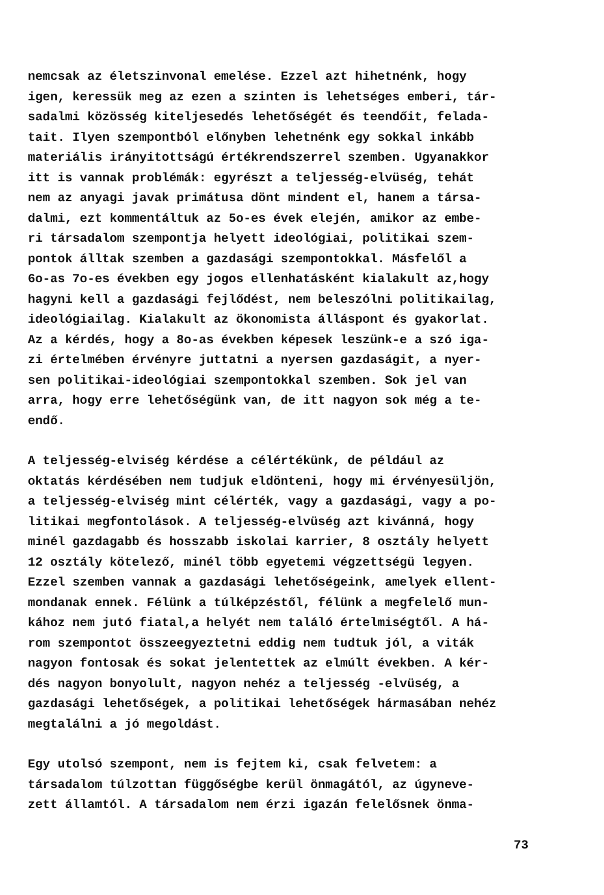nemcsak az életszinvonal emelése. Ezzel azt hihetnénk, hogy igen, keressük meg az ezen a szinten is lehetséges emberi, tár- sadalmi közösség kiteljesedés lehetőségét és teendőit, felada- tait. Ilyen szempontból előnyben lehetnénk egy sokkal inkább materiális irányitottságú értékrendszerrel szemben. Ugyanakkor itt is vannak problémák: egyrészt a teljesség-elvüség, tehát nem az anyagi javak primátusa dönt mindent el, hanem a társa- dalmi, ezt kommentáltuk az 5o-es évek elején, amikor az embe- ri társadalom szempontja helyett ideológiai, politikai szem- pontok álltak szemben a gazdasági szempontokkal. Másfelől a 6o-as 7o-es években egy jogos ellenhatásként kialakult az,hogy hagyni kell a gazdasági fejlődést, nem beleszólni politikailag, ideológiailag. Kialakult az ökonomista álláspont és gyakorlat. Az a kérdés, hogy a 8o-as években képesek leszünk-e a szó iga- zi értelmében érvényre juttatni a nyersen gazdaságit, a nyer- sen politikai-ideológiai szempontokkal szemben. Sok jel van arra, hogy erre lehetőségünk van, de itt nagyon sok még a te- endő.
A teljesség-elviség kérdése a célértékünk, de például az oktatás kérdésében nem tudjuk eldönteni, hogy mi érvényesüljön, a teljesség-elviség mint célérték, vagy a gazdasági, vagy a po- litikai megfontolások. A teljesség-elvüség azt kivánná, hogy minél gazdagabb és hosszabb iskolai karrier, 8 osztály helyett 12 osztály kötelező, minél több egyetemi végzettségü legyen. Ezzel szemben vannak a gazdasági lehetőségeink, amelyek ellent- mondanak ennek. Félünk a túlképzéstől, félünk a megfelelő mun- kához nem jutó fiatal,a helyét nem találó értelmiségtől. A há- rom szempontot összeegyeztetni eddig nem tudtuk jól, a viták nagyon fontosak és sokat jelentettek az elmúlt években. A kér- dés nagyon bonyolult, nagyon nehéz a teljesség -elvüség, a gazdasági lehetőségek, a politikai lehetőségek hármasában nehéz megtalálni a jó megoldást.
Egy utolsó szempont, nem is fejtem ki, csak felvetem: a társadalom túlzottan függőségbe kerül önmagától, az úgyneve- zett államtól. A társadalom nem érzi igazán felelősnek önma-
73